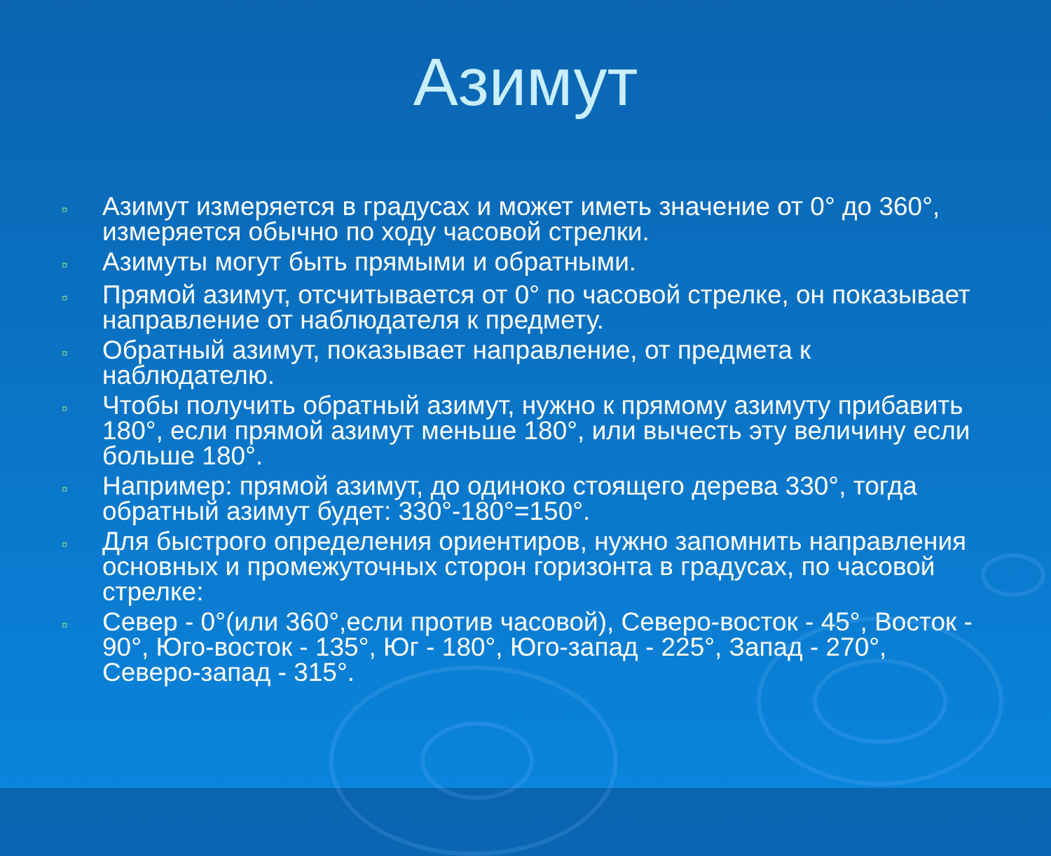Азимут
▫ Азимут измеряется в градусах и может иметь значение от 0° до 360°, измеряется обычно по ходу часовой стрелки.
▫ Азимуты могут быть прямыми и обратными.
▫ Прямой азимут, отсчитывается от 0° по часовой стрелке, он показывает направление от наблюдателя к предмету.
▫ Обратный азимут, показывает направление, от предмета к наблюдателю.
▫ Чтобы получить обратный азимут, нужно к прямому азимуту прибавить 180°, если прямой азимут меньше 180°, или вычесть эту величину если больше 180°.
▫ Например: прямой азимут, до одиноко стоящего дерева 330°, тогда обратный азимут будет: 330°-180°=150°.
▫ Для быстрого определения ориентиров, нужно запомнить направления основных и промежуточных сторон горизонта в градусах, по часовой стрелке:
▫ Север - 0°(или 360°,если против часовой), Северо-восток - 45°, Восток - 90°, Юго-восток - 135°, Юг - 180°, Юго-запад - 225°, Запад - 270°, Северо-запад - 315°.